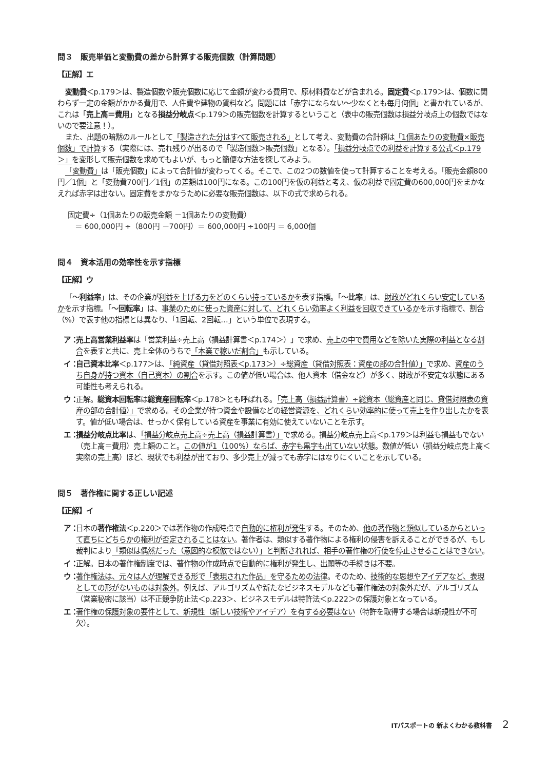問３　販売単価と変動費の差から計算する販売個数（計算問題）
【正解】エ
変動費＜p.179＞は、製造個数や販売個数に応じて金額が変わる費用で、原材料費などが含まれる。固定費＜p.179＞は、個数に関わらず一定の金額がかかる費用で、人件費や建物の賃料など。問題には「赤字にならない～少なくとも毎月何個」と書かれているが、これは「売上高＝費用」となる損益分岐点＜p.179＞の販売個数を計算するということ（表中の販売個数は損益分岐点上の個数ではないので要注意！）。
また、出題の暗黙のルールとして「製造された分はすべて販売される」として考え、変動費の合計額は「1個あたりの変動費×販売個数」で計算する（実際には、売れ残りが出るので「製造個数＞販売個数」となる）。「損益分岐点での利益を計算する公式＜p.179＞」を変形して販売個数を求めてもよいが、もっと簡便な方法を探してみよう。
「変動費」は「販売個数」によって合計値が変わってくる。そこで、この2つの数値を使って計算することを考える。「販売金額800円／1個」と「変動費700円／1個」の差額は100円になる。この100円を仮の利益と考え、仮の利益で固定費の600,000円をまかなえれば赤字は出ない。固定費をまかなうために必要な販売個数は、以下の式で求められる。
固定費÷（1個あたりの販売金額 －1個あたりの変動費）
　＝ 600,000円 ÷（800円 －700円）＝ 600,000円 ÷100円 ＝ 6,000個
問４　資本活用の効率性を示す指標
【正解】ウ
「～利益率」は、その企業が利益を上げる力をどのくらい持っているかを表す指標。「～比率」は、財政がどれくらい安定しているかを示す指標。「～回転率」は、事業のために使った資産に対して、どれくらい効率よく利益を回収できているかを示す指標で、割合（%）で表す他の指標とは異なり、「1回転、2回転…」という単位で表現する。
ア： 売上高営業利益率は「営業利益÷売上高（損益計算書＜p.174＞）」で求め、売上の中で費用などを除いた実際の利益となる割合を表すと共に、売上全体のうちで「本業で稼いだ割合」も示している。
イ： 自己資本比率＜p.177＞は、「純資産（貸借対照表＜p.173＞）÷総資産（貸借対照表：資産の部の合計値）」で求め、資産のうち自身が持つ資本（自己資本）の割合を示す。この値が低い場合は、他人資本（借金など）が多く、財政が不安定な状態にある可能性も考えられる。
ウ： 正解。総資本回転率は総資産回転率＜p.178＞とも呼ばれる。「売上高（損益計算書）÷総資本（総資産と同じ、貸借対照表の資産の部の合計値）」で求める。その企業が持つ資金や設備などの経営資源を、どれくらい効率的に使って売上を作り出したかを表す。値が低い場合は、せっかく保有している資産を事業に有効に使えていないことを示す。
エ： 損益分岐点比率は、「損益分岐点売上高÷売上高（損益計算書）」で求める。損益分岐点売上高＜p.179＞は利益も損益もでない（売上高＝費用）売上額のこと。この値が1（100%）ならば、赤字も黒字も出ていない状態。数値が低い（損益分岐点売上高＜実際の売上高）ほど、現状でも利益が出ており、多少売上が減っても赤字にはなりにくいことを示している。
問５　著作権に関する正しい記述
【正解】イ
ア： 日本の著作権法＜p.220＞では著作物の作成時点で自動的に権利が発生する。そのため、他の著作物と類似しているからといって直ちにどちらかの権利が否定されることはない。著作者は、類似する著作物による権利の侵害を訴えることができるが、もし裁判により「類似は偶然だった（意図的な模倣ではない）」と判断されれば、相手の著作権の行使を停止させることはできない。
イ： 正解。日本の著作権制度では、著作物の作成時点で自動的に権利が発生し、出願等の手続きは不要。
ウ： 著作権法は、元々は人が理解できる形で「表現された作品」を守るための法律。そのため、技術的な思想やアイデアなど、表現としての形がないものは対象外。例えば、アルゴリズムや新たなビジネスモデルなども著作権法の対象外だが、アルゴリズム（営業秘密に該当）は不正競争防止法＜p.223＞、ビジネスモデルは特許法＜p.222＞の保護対象となっている。
エ： 著作権の保護対象の要件として、新規性（新しい技術やアイデア）を有する必要はない（特許を取得する場合は新規性が不可欠）。
ITパスポートの 新よくわかる教科書 2